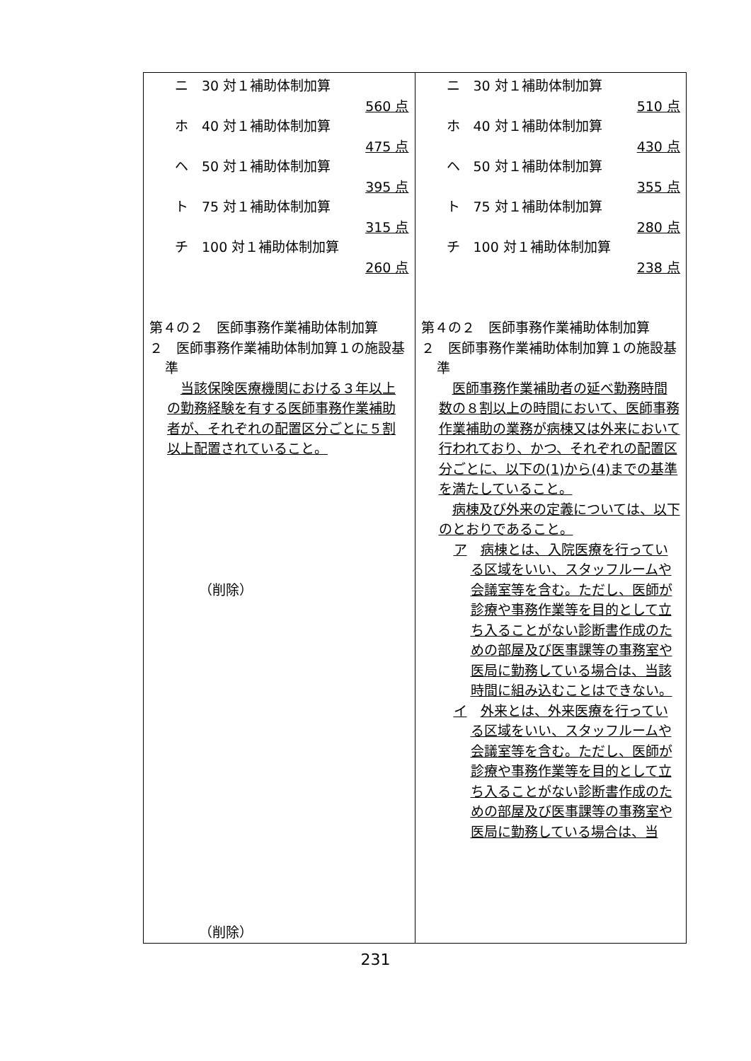| ニ 30 対１補助体制加算 560 点 ホ 40 対１補助体制加算 475 点 ヘ 50 対１補助体制加算 395 点 ト 75 対１補助体制加算 315 点 チ 100 対１補助体制加算 260 点 第４の２ 医師事務作業補助体制加算 ２ 医師事務作業補助体制加算１の施設基準 当該保険医療機関における３年以上の勤務経験を有する医師事務作業補助者が、それぞれの配置区分ごとに５割以上配置されていること。 （削除） （削除） | ニ 30 対１補助体制加算 510 点 ホ 40 対１補助体制加算 430 点 ヘ 50 対１補助体制加算 355 点 ト 75 対１補助体制加算 280 点 チ 100 対１補助体制加算 238 点 第４の２ 医師事務作業補助体制加算 ２ 医師事務作業補助体制加算１の施設基準 医師事務作業補助者の延べ勤務時間数の８割以上の時間において、医師事務作業補助の業務が病棟又は外来において行われており、かつ、それぞれの配置区分ごとに、以下の(1)から(4)までの基準を満たしていること。 病棟及び外来の定義については、以下のとおりであること。 ア 病棟とは、入院医療を行っている区域をいい、スタッフルームや会議室等を含む。ただし、医師が診療や事務作業等を目的として立ち入ることがない診断書作成のための部屋及び医事課等の事務室や医局に勤務している場合は、当該時間に組み込むことはできない。 イ 外来とは、外来医療を行っている区域をいい、スタッフルームや会議室等を含む。ただし、医師が診療や事務作業等を目的として立ち入ることがない診断書作成のための部屋及び医事課等の事務室や医局に勤務している場合は、当 |
231